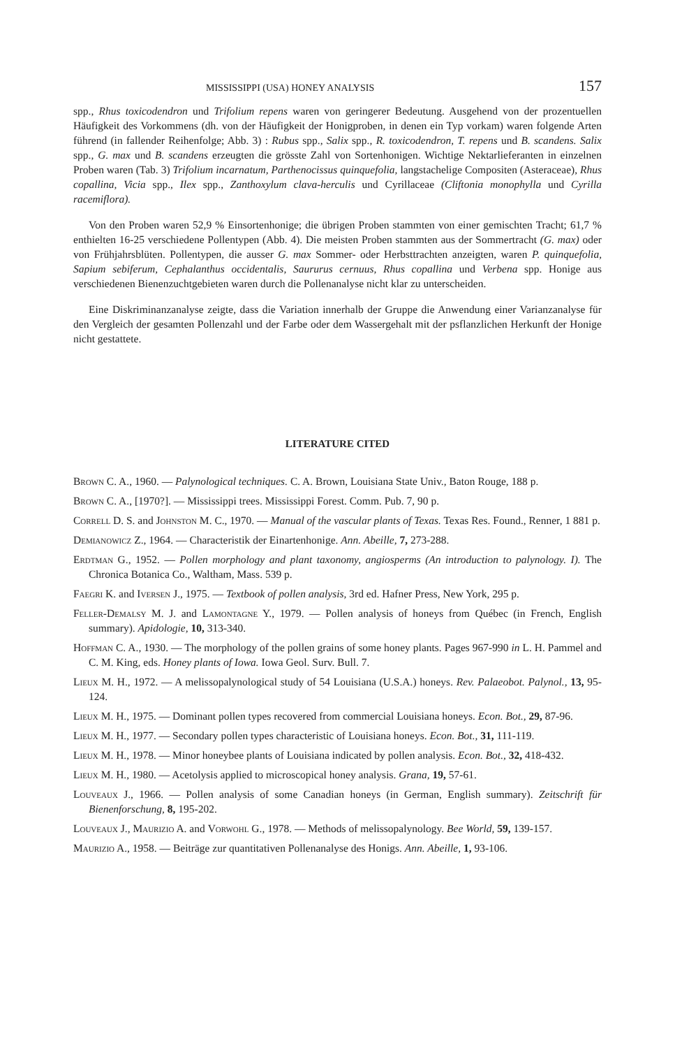MISSISSIPPI (USA) HONEY ANALYSIS 157
spp., Rhus toxicodendron und Trifolium repens waren von geringerer Bedeutung. Ausgehend von der prozentuellen Häufigkeit des Vorkommens (dh. von der Häufigkeit der Honigproben, in denen ein Typ vorkam) waren folgende Arten führend (in fallender Reihenfolge; Abb. 3) : Rubus spp., Salix spp., R. toxicodendron, T. repens und B. scandens. Salix spp., G. max und B. scandens erzeugten die grösste Zahl von Sortenhonigen. Wichtige Nektarlieferanten in einzelnen Proben waren (Tab. 3) Trifolium incarnatum, Parthenocissus quinquefolia, langstachelige Compositen (Asteraceae), Rhus copallina, Vicia spp., Ilex spp., Zanthoxylum clava-herculis und Cyrillaceae (Cliftonia monophylla und Cyrilla racemiflora).
Von den Proben waren 52,9 % Einsortenhonige; die übrigen Proben stammten von einer gemischten Tracht; 61,7 % enthielten 16-25 verschiedene Pollentypen (Abb. 4). Die meisten Proben stammten aus der Sommertracht (G. max) oder von Frühjahrsblüten. Pollentypen, die ausser G. max Sommer- oder Herbsttrachten anzeigten, waren P. quinquefolia, Sapium sebiferum, Cephalanthus occidentalis, Saururus cernuus, Rhus copallina und Verbena spp. Honige aus verschiedenen Bienenzuchtgebieten waren durch die Pollenanalyse nicht klar zu unterscheiden.
Eine Diskriminanzanalyse zeigte, dass die Variation innerhalb der Gruppe die Anwendung einer Varianzanalyse für den Vergleich der gesamten Pollenzahl und der Farbe oder dem Wassergehalt mit der psflanzlichen Herkunft der Honige nicht gestattete.
LITERATURE CITED
Brown C. A., 1960. — Palynological techniques. C. A. Brown, Louisiana State Univ., Baton Rouge, 188 p.
Brown C. A., [1970?]. — Mississippi trees. Mississippi Forest. Comm. Pub. 7, 90 p.
Correll D. S. and Johnston M. C., 1970. — Manual of the vascular plants of Texas. Texas Res. Found., Renner, 1 881 p.
Demianowicz Z., 1964. — Characteristik der Einartenhonige. Ann. Abeille, 7, 273-288.
Erdtman G., 1952. — Pollen morphology and plant taxonomy, angiosperms (An introduction to palynology. I). The Chronica Botanica Co., Waltham, Mass. 539 p.
Faegri K. and Iversen J., 1975. — Textbook of pollen analysis, 3rd ed. Hafner Press, New York, 295 p.
Feller-Demalsy M. J. and Lamontagne Y., 1979. — Pollen analysis of honeys from Québec (in French, English summary). Apidologie, 10, 313-340.
Hoffman C. A., 1930. — The morphology of the pollen grains of some honey plants. Pages 967-990 in L. H. Pammel and C. M. King, eds. Honey plants of Iowa. Iowa Geol. Surv. Bull. 7.
Lieux M. H., 1972. — A melissopalynological study of 54 Louisiana (U.S.A.) honeys. Rev. Palaeobot. Palynol., 13, 95-124.
Lieux M. H., 1975. — Dominant pollen types recovered from commercial Louisiana honeys. Econ. Bot., 29, 87-96.
Lieux M. H., 1977. — Secondary pollen types characteristic of Louisiana honeys. Econ. Bot., 31, 111-119.
Lieux M. H., 1978. — Minor honeybee plants of Louisiana indicated by pollen analysis. Econ. Bot., 32, 418-432.
Lieux M. H., 1980. — Acetolysis applied to microscopical honey analysis. Grana, 19, 57-61.
Louveaux J., 1966. — Pollen analysis of some Canadian honeys (in German, English summary). Zeitschrift für Bienenforschung, 8, 195-202.
Louveaux J., Maurizio A. and Vorwohl G., 1978. — Methods of melissopalynology. Bee World, 59, 139-157.
Maurizio A., 1958. — Beiträge zur quantitativen Pollenanalyse des Honigs. Ann. Abeille, 1, 93-106.